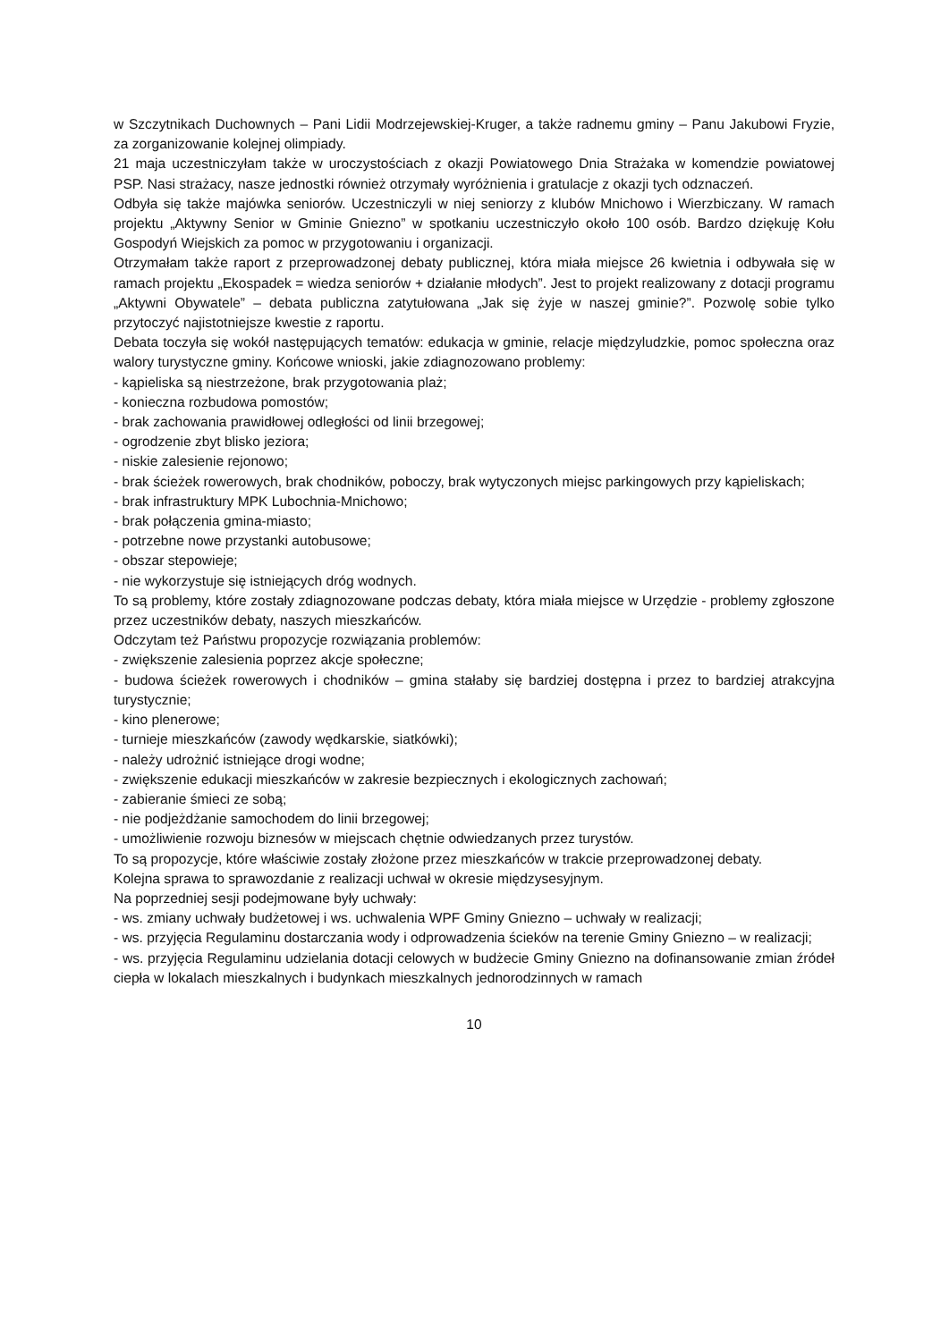w Szczytnikach Duchownych – Pani Lidii Modrzejewskiej-Kruger, a także radnemu gminy – Panu Jakubowi Fryzie, za zorganizowanie kolejnej olimpiady.
21 maja uczestniczyłam także w uroczystościach z okazji Powiatowego Dnia Strażaka w komendzie powiatowej PSP. Nasi strażacy, nasze jednostki również otrzymały wyróżnienia i gratulacje z okazji tych odznaczeń.
Odbyła się także majówka seniorów. Uczestniczyli w niej seniorzy z klubów Mnichowo i Wierzbiczany. W ramach projektu „Aktywny Senior w Gminie Gniezno” w spotkaniu uczestniczyło około 100 osób. Bardzo dziękuję Kołu Gospodyń Wiejskich za pomoc w przygotowaniu i organizacji.
Otrzymałam także raport z przeprowadzonej debaty publicznej, która miała miejsce 26 kwietnia i odbywała się w ramach projektu „Ekospadek = wiedza seniorów + działanie młodych”. Jest to projekt realizowany z dotacji programu „Aktywni Obywatele” – debata publiczna zatytułowana „Jak się żyje w naszej gminie?”. Pozwolę sobie tylko przytoczyć najistotniejsze kwestie z raportu.
Debata toczyła się wokół następujących tematów: edukacja w gminie, relacje międzyludzkie, pomoc społeczna oraz walory turystyczne gminy. Końcowe wnioski, jakie zdiagnozowano problemy:
- kąpieliska są niestrzeżone, brak przygotowania plaż;
- konieczna rozbudowa pomostów;
- brak zachowania prawidłowej odległości od linii brzegowej;
- ogrodzenie zbyt blisko jeziora;
- niskie zalesienie rejonowo;
- brak ścieżek rowerowych, brak chodników, poboczy, brak wytyczonych miejsc parkingowych przy kąpieliskach;
- brak infrastruktury MPK Lubochnia-Mnichowo;
- brak połączenia gmina-miasto;
- potrzebne nowe przystanki autobusowe;
- obszar stepowieje;
- nie wykorzystuje się istniejących dróg wodnych.
To są problemy, które zostały zdiagnozowane podczas debaty, która miała miejsce w Urzędzie - problemy zgłoszone przez uczestników debaty, naszych mieszkańców.
Odczytam też Państwu propozycje rozwiązania problemów:
- zwiększenie zalesienia poprzez akcje społeczne;
- budowa ścieżek rowerowych i chodników – gmina stałaby się bardziej dostępna i przez to bardziej atrakcyjna turystycznie;
- kino plenerowe;
- turnieje mieszkańców (zawody wędkarskie, siatkówki);
- należy udrożnić istniejące drogi wodne;
- zwiększenie edukacji mieszkańców w zakresie bezpiecznych i ekologicznych zachowań;
- zabieranie śmieci ze sobą;
- nie podjeżdżanie samochodem do linii brzegowej;
- umożliwienie rozwoju biznesów w miejscach chętnie odwiedzanych przez turystów.
To są propozycje, które właściwie zostały złożone przez mieszkańców w trakcie przeprowadzonej debaty.
Kolejna sprawa to sprawozdanie z realizacji uchwał w okresie międzysesyjnym.
Na poprzedniej sesji podejmowane były uchwały:
- ws. zmiany uchwały budżetowej i ws. uchwalenia WPF Gminy Gniezno – uchwały w realizacji;
- ws. przyjęcia Regulaminu dostarczania wody i odprowadzenia ścieków na terenie Gminy Gniezno – w realizacji;
- ws. przyjęcia Regulaminu udzielania dotacji celowych w budżecie Gminy Gniezno na dofinansowanie zmian źródeł ciepła w lokalach mieszkalnych i budynkach mieszkalnych jednorodzinnych w ramach
10